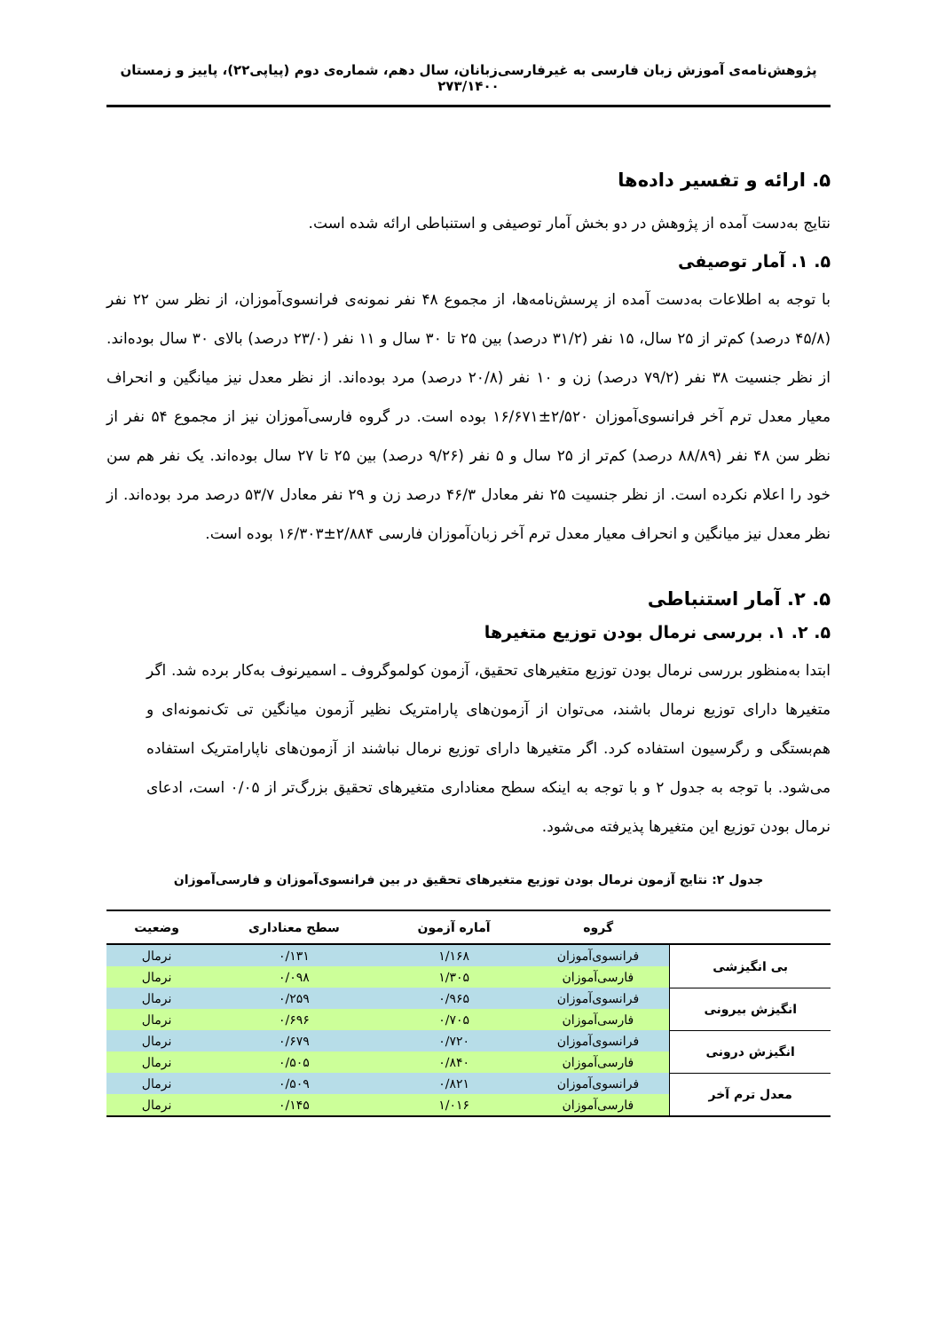پژوهش‌نامه‌ی آموزش زبان فارسی به غیرفارسی‌زبانان، سال دهم، شماره‌ی دوم (پیاپی۲۲)، پاییز و زمستان ۲۷۳/۱۴۰۰
۵. ارائه و تفسیر داده‌ها
نتایج به‌دست آمده از پژوهش در دو بخش آمار توصیفی و استنباطی ارائه شده است.
۵. ۱. آمار توصیفی
با توجه به اطلاعات به‌دست آمده از پرسش‌نامه‌ها، از مجموع ۴۸ نفر نمونه‌ی فرانسوی‌آموزان، از نظر سن ۲۲ نفر (۴۵/۸ درصد) کم‌تر از ۲۵ سال، ۱۵ نفر (۳۱/۲ درصد) بین ۲۵ تا ۳۰ سال و ۱۱ نفر (۲۳/۰ درصد) بالای ۳۰ سال بوده‌اند. از نظر جنسیت ۳۸ نفر (۷۹/۲ درصد) زن و ۱۰ نفر (۲۰/۸ درصد) مرد بوده‌اند. از نظر معدل نیز میانگین و انحراف معیار معدل ترم آخر فرانسوی‌آموزان ۲/۵۲۰±۱۶/۶۷۱ بوده است. در گروه فارسی‌آموزان نیز از مجموع ۵۴ نفر از نظر سن ۴۸ نفر (۸۸/۸۹ درصد) کم‌تر از ۲۵ سال و ۵ نفر (۹/۲۶ درصد) بین ۲۵ تا ۲۷ سال بوده‌اند. یک نفر هم سن خود را اعلام نکرده است. از نظر جنسیت ۲۵ نفر معادل ۴۶/۳ درصد زن و ۲۹ نفر معادل ۵۳/۷ درصد مرد بوده‌اند. از نظر معدل نیز میانگین و انحراف معیار معدل ترم آخر زبان‌آموزان فارسی ۲/۸۸۴±۱۶/۳۰۳ بوده است.
۵. ۲. آمار استنباطی
۵. ۲. ۱. بررسی نرمال بودن توزیع متغیرها
ابتدا به‌منظور بررسی نرمال بودن توزیع متغیرهای تحقیق، آزمون کولموگروف ـ اسمیرنوف به‌کار برده شد. اگر متغیرها دارای توزیع نرمال باشند، می‌توان از آزمون‌های پارامتریک نظیر آزمون میانگین تی تک‌نمونه‌ای و هم‌بستگی و رگرسیون استفاده کرد. اگر متغیرها دارای توزیع نرمال نباشند از آزمون‌های ناپارامتریک استفاده می‌شود. با توجه به جدول ۲ و با توجه به اینکه سطح معناداری متغیرهای تحقیق بزرگ‌تر از ۰/۰۵ است، ادعای نرمال بودن توزیع این متغیرها پذیرفته می‌شود.
جدول ۲: نتایج آزمون نرمال بودن توزیع متغیرهای تحقیق در بین فرانسوی‌آموزان و فارسی‌آموزان
| | گروه | آماره آزمون | سطح معناداری | وضعیت |
| --- | --- | --- | --- | --- |
| بی انگیزشی | فرانسوی‌آموزان | ۱/۱۶۸ | ۰/۱۳۱ | نرمال |
| | فارسی‌آموزان | ۱/۳۰۵ | ۰/۰۹۸ | نرمال |
| انگیزش بیرونی | فرانسوی‌آموزان | ۰/۹۶۵ | ۰/۲۵۹ | نرمال |
| | فارسی‌آموزان | ۰/۷۰۵ | ۰/۶۹۶ | نرمال |
| انگیزش درونی | فرانسوی‌آموزان | ۰/۷۲۰ | ۰/۶۷۹ | نرمال |
| | فارسی‌آموزان | ۰/۸۴۰ | ۰/۵۰۵ | نرمال |
| معدل ترم آخر | فرانسوی‌آموزان | ۰/۸۲۱ | ۰/۵۰۹ | نرمال |
| | فارسی‌آموزان | ۱/۰۱۶ | ۰/۱۴۵ | نرمال |